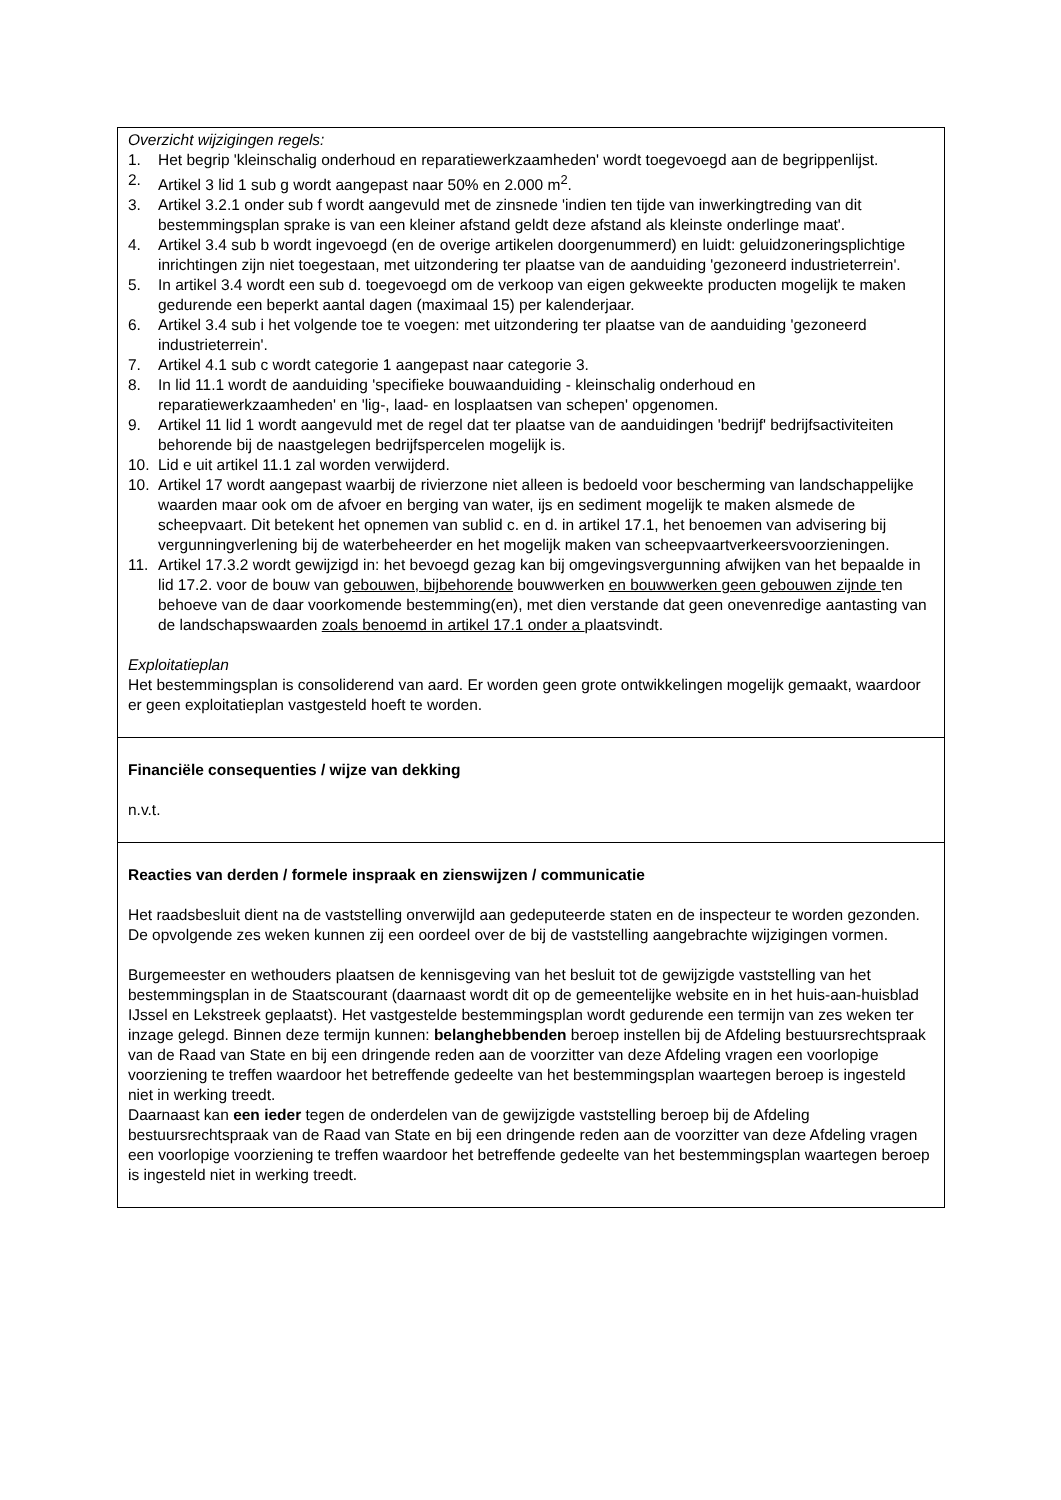Overzicht wijzigingen regels:
1. Het begrip 'kleinschalig onderhoud en reparatiewerkzaamheden' wordt toegevoegd aan de begrippenlijst.
2. Artikel 3 lid 1 sub g wordt aangepast naar 50% en 2.000 m<sup>2</sup>.
3. Artikel 3.2.1 onder sub f wordt aangevuld met de zinsnede 'indien ten tijde van inwerkingtreding van dit bestemmingsplan sprake is van een kleiner afstand geldt deze afstand als kleinste onderlinge maat'.
4. Artikel 3.4 sub b wordt ingevoegd (en de overige artikelen doorgenummerd) en luidt: geluidzoneringsplichtige inrichtingen zijn niet toegestaan, met uitzondering ter plaatse van de aanduiding 'gezoneerd industrieterrein'.
5. In artikel 3.4 wordt een sub d. toegevoegd om de verkoop van eigen gekweekte producten mogelijk te maken gedurende een beperkt aantal dagen (maximaal 15) per kalenderjaar.
6. Artikel 3.4 sub i het volgende toe te voegen: met uitzondering ter plaatse van de aanduiding 'gezoneerd industrieterrein'.
7. Artikel 4.1 sub c wordt categorie 1 aangepast naar categorie 3.
8. In lid 11.1 wordt de aanduiding 'specifieke bouwaanduiding - kleinschalig onderhoud en reparatiewerkzaamheden' en 'lig-, laad- en losplaatsen van schepen' opgenomen.
9. Artikel 11 lid 1 wordt aangevuld met de regel dat ter plaatse van de aanduidingen 'bedrijf' bedrijfsactiviteiten behorende bij de naastgelegen bedrijfspercelen mogelijk is.
10. Lid e uit artikel 11.1 zal worden verwijderd.
10. Artikel 17 wordt aangepast waarbij de rivierzone niet alleen is bedoeld voor bescherming van landschappelijke waarden maar ook om de afvoer en berging van water, ijs en sediment mogelijk te maken alsmede de scheepvaart. Dit betekent het opnemen van sublid c. en d. in artikel 17.1, het benoemen van advisering bij vergunningverlening bij de waterbeheerder en het mogelijk maken van scheepvaartverkeersvoorzieningen.
11. Artikel 17.3.2 wordt gewijzigd in: het bevoegd gezag kan bij omgevingsvergunning afwijken van het bepaalde in lid 17.2. voor de bouw van gebouwen, bijbehorende bouwwerken en bouwwerken geen gebouwen zijnde ten behoeve van de daar voorkomende bestemming(en), met dien verstande dat geen onevenredige aantasting van de landschapswaarden zoals benoemd in artikel 17.1 onder a plaatsvindt.
Exploitatieplan
Het bestemmingsplan is consoliderend van aard. Er worden geen grote ontwikkelingen mogelijk gemaakt, waardoor er geen exploitatieplan vastgesteld hoeft te worden.
Financiële consequenties / wijze van dekking
n.v.t.
Reacties van derden / formele inspraak en zienswijzen / communicatie
Het raadsbesluit dient na de vaststelling onverwijld aan gedeputeerde staten en de inspecteur te worden gezonden. De opvolgende zes weken kunnen zij een oordeel over de bij de vaststelling aangebrachte wijzigingen vormen.
Burgemeester en wethouders plaatsen de kennisgeving van het besluit tot de gewijzigde vaststelling van het bestemmingsplan in de Staatscourant (daarnaast wordt dit op de gemeentelijke website en in het huis-aan-huisblad IJssel en Lekstreek geplaatst). Het vastgestelde bestemmingsplan wordt gedurende een termijn van zes weken ter inzage gelegd. Binnen deze termijn kunnen: belanghebbenden beroep instellen bij de Afdeling bestuursrechtspraak van de Raad van State en bij een dringende reden aan de voorzitter van deze Afdeling vragen een voorlopige voorziening te treffen waardoor het betreffende gedeelte van het bestemmingsplan waartegen beroep is ingesteld niet in werking treedt.
Daarnaast kan een ieder tegen de onderdelen van de gewijzigde vaststelling beroep bij de Afdeling bestuursrechtspraak van de Raad van State en bij een dringende reden aan de voorzitter van deze Afdeling vragen een voorlopige voorziening te treffen waardoor het betreffende gedeelte van het bestemmingsplan waartegen beroep is ingesteld niet in werking treedt.